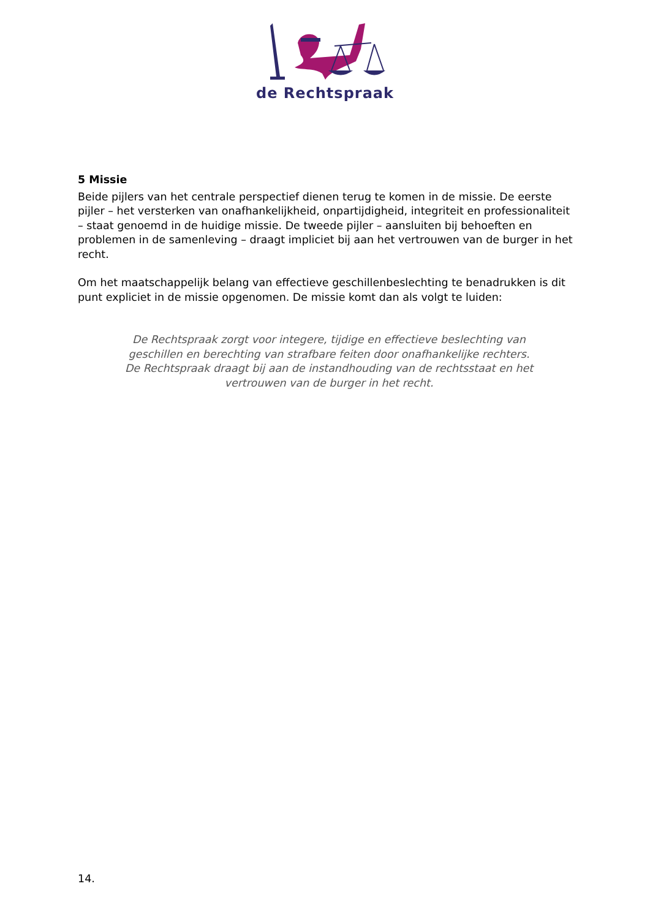de Rechtspraak
5 Missie
Beide pijlers van het centrale perspectief dienen terug te komen in de missie. De eerste pijler – het versterken van onafhankelijkheid, onpartijdigheid, integriteit en professionaliteit – staat genoemd in de huidige missie. De tweede pijler – aansluiten bij behoeften en problemen in de samenleving – draagt impliciet bij aan het vertrouwen van de burger in het recht.
Om het maatschappelijk belang van effectieve geschillenbeslechting te benadrukken is dit punt expliciet in de missie opgenomen. De missie komt dan als volgt te luiden:
De Rechtspraak zorgt voor integere, tijdige en effectieve beslechting van geschillen en berechting van strafbare feiten door onafhankelijke rechters. De Rechtspraak draagt bij aan de instandhouding van de rechtsstaat en het vertrouwen van de burger in het recht.
14.